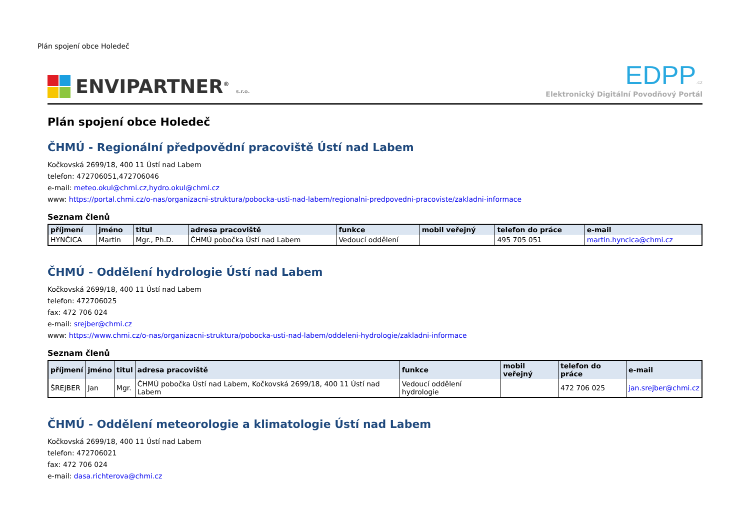Plán spojení obce Holedeč
ENVIPARTNER<sup>®</sup> s.r.o.
EDPP.cz
Elektronický Digitální Povodňový Portál
Plán spojení obce Holedeč
ČHMÚ - Regionální předpovědní pracoviště Ústí nad Labem
Kočkovská 2699/18, 400 11 Ústí nad Labem
telefon: 472706051,472706046
e-mail: meteo.okul@chmi.cz,hydro.okul@chmi.cz
www: https://portal.chmi.cz/o-nas/organizacni-struktura/pobocka-usti-nad-labem/regionalni-predpovedni-pracoviste/zakladni-informace
Seznam členů
| příjmení | jméno | titul | adresa pracoviště | funkce | mobil veřejný | telefon do práce | e-mail |
| --- | --- | --- | --- | --- | --- | --- | --- |
| HYNČICA | Martin | Mgr., Ph.D. | ČHMÚ pobočka Ústí nad Labem | Vedoucí oddělení | | 495 705 051 | martin.hyncica@chmi.cz |
ČHMÚ - Oddělení hydrologie Ústí nad Labem
Kočkovská 2699/18, 400 11 Ústí nad Labem
telefon: 472706025
fax: 472 706 024
e-mail: srejber@chmi.cz
www: https://www.chmi.cz/o-nas/organizacni-struktura/pobocka-usti-nad-labem/oddeleni-hydrologie/zakladni-informace
Seznam členů
| příjmení | jméno | titul | adresa pracoviště | funkce | mobil veřejný | telefon do práce | e-mail |
| --- | --- | --- | --- | --- | --- | --- | --- |
| ŠREJBER | Jan | Mgr. | ČHMÚ pobočka Ústí nad Labem, Kočkovská 2699/18, 400 11 Ústí nad Labem | Vedoucí oddělení hydrologie | | 472 706 025 | jan.srejber@chmi.cz |
ČHMÚ - Oddělení meteorologie a klimatologie Ústí nad Labem
Kočkovská 2699/18, 400 11 Ústí nad Labem
telefon: 472706021
fax: 472 706 024
e-mail: dasa.richterova@chmi.cz